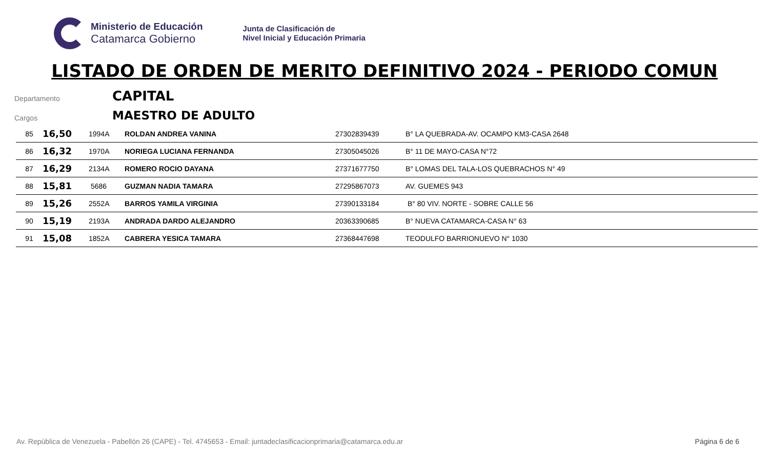Ministerio de Educación
Catamarca Gobierno
Junta de Clasificación de
Nivel Inicial y Educación Primaria
LISTADO DE ORDEN DE MERITO DEFINITIVO 2024 - PERIODO COMUN
Departamento
CAPITAL
Cargos
MAESTRO DE ADULTO
| 85 | 16,50 | 1994A | ROLDAN ANDREA VANINA | 27302839439 | B° LA QUEBRADA-AV. OCAMPO KM3-CASA 2648 |
| 86 | 16,32 | 1970A | NORIEGA LUCIANA FERNANDA | 27305045026 | B° 11 DE MAYO-CASA N°72 |
| 87 | 16,29 | 2134A | ROMERO ROCIO DAYANA | 27371677750 | B° LOMAS DEL TALA-LOS QUEBRACHOS N° 49 |
| 88 | 15,81 | 5686 | GUZMAN NADIA TAMARA | 27295867073 | AV. GUEMES 943 |
| 89 | 15,26 | 2552A | BARROS YAMILA VIRGINIA | 27390133184 | B° 80 VIV. NORTE - SOBRE CALLE 56 |
| 90 | 15,19 | 2193A | ANDRADA DARDO ALEJANDRO | 20363390685 | B° NUEVA CATAMARCA-CASA N° 63 |
| 91 | 15,08 | 1852A | CABRERA YESICA TAMARA | 27368447698 | TEODULFO BARRIONUEVO N° 1030 |
Av. República de Venezuela - Pabellón 26 (CAPE) - Tel. 4745653 - Email: juntadeclasificacionprimaria@catamarca.edu.ar Página 6 de 6